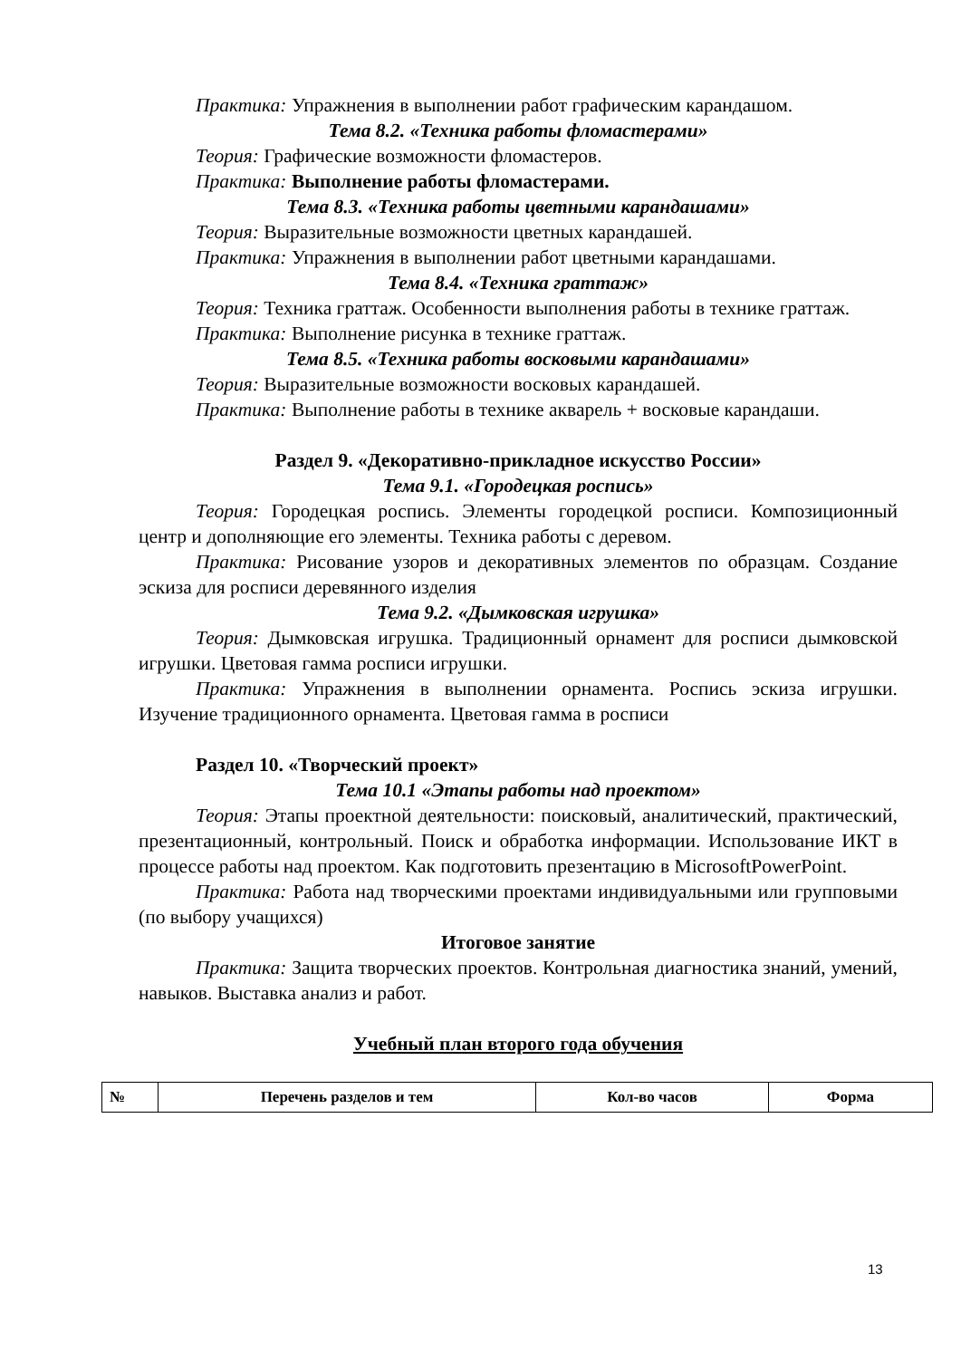Практика: Упражнения в выполнении работ графическим карандашом.
Тема 8.2. «Техника работы фломастерами»
Теория: Графические возможности фломастеров.
Практика: Выполнение работы фломастерами.
Тема 8.3. «Техника работы цветными карандашами»
Теория: Выразительные возможности цветных карандашей.
Практика: Упражнения в выполнении работ цветными карандашами.
Тема 8.4. «Техника граттаж»
Теория: Техника граттаж. Особенности выполнения работы в технике граттаж.
Практика: Выполнение рисунка в технике граттаж.
Тема 8.5. «Техника работы восковыми карандашами»
Теория: Выразительные возможности восковых карандашей.
Практика: Выполнение работы в технике акварель + восковые карандаши.
Раздел 9. «Декоративно-прикладное искусство России»
Тема 9.1. «Городецкая роспись»
Теория: Городецкая роспись. Элементы городецкой росписи. Композиционный центр и дополняющие его элементы. Техника работы с деревом.
Практика: Рисование узоров и декоративных элементов по образцам. Создание эскиза для росписи деревянного изделия
Тема 9.2. «Дымковская игрушка»
Теория: Дымковская игрушка. Традиционный орнамент для росписи дымковской игрушки. Цветовая гамма росписи игрушки.
Практика: Упражнения в выполнении орнамента. Роспись эскиза игрушки. Изучение традиционного орнамента. Цветовая гамма в росписи
Раздел 10. «Творческий проект»
Тема 10.1 «Этапы работы над проектом»
Теория: Этапы проектной деятельности: поисковый, аналитический, практический, презентационный, контрольный. Поиск и обработка информации. Использование ИКТ в процессе работы над проектом. Как подготовить презентацию в MicrosoftPowerPoint.
Практика: Работа над творческими проектами индивидуальными или групповыми (по выбору учащихся)
Итоговое занятие
Практика: Защита творческих проектов. Контрольная диагностика знаний, умений, навыков. Выставка анализ и работ.
Учебный план второго года обучения
| № | Перечень разделов и тем | Кол-во часов | Форма |
| --- | --- | --- | --- |
13